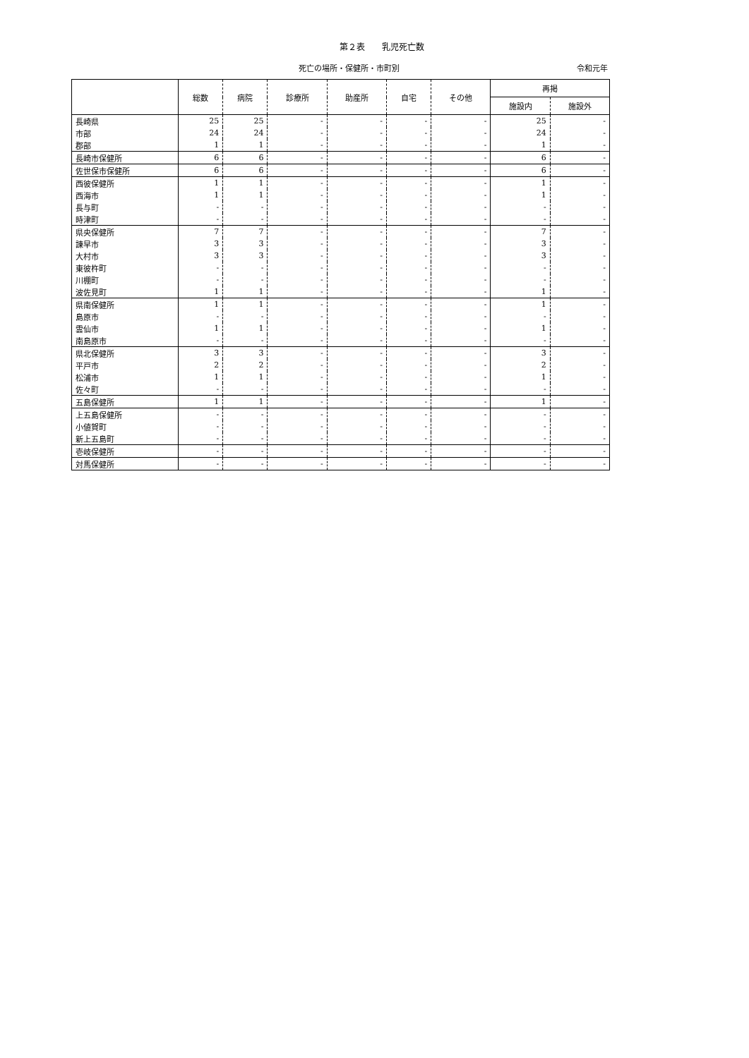第２表　　乳児死亡数
死亡の場所・保健所・市町別 令和元年
| | 総数 | 病院 | 診療所 | 助産所 | 自宅 | その他 | 再掲 | |
| --- | --- | --- | --- | --- | --- | --- | --- | --- |
| | | | | | | | 施設内 | 施設外 |
| 長崎県 | 25 | 25 | - | - | - | - | 25 | - |
| 市部 | 24 | 24 | - | - | - | - | 24 | - |
| 郡部 | 1 | 1 | - | - | - | - | 1 | - |
| 長崎市保健所 | 6 | 6 | - | - | - | - | 6 | - |
| 佐世保市保健所 | 6 | 6 | - | - | - | - | 6 | - |
| 西彼保健所 | 1 | 1 | - | - | - | - | 1 | - |
| 西海市 | 1 | 1 | - | - | - | - | 1 | - |
| 長与町 | - | - | - | - | - | - | - | - |
| 時津町 | - | - | - | - | - | - | - | - |
| 県央保健所 | 7 | 7 | - | - | - | - | 7 | - |
| 諫早市 | 3 | 3 | - | - | - | - | 3 | - |
| 大村市 | 3 | 3 | - | - | - | - | 3 | - |
| 東彼杵町 | - | - | - | - | - | - | - | - |
| 川棚町 | - | - | - | - | - | - | - | - |
| 波佐見町 | 1 | 1 | - | - | - | - | 1 | - |
| 県南保健所 | 1 | 1 | - | - | - | - | 1 | - |
| 島原市 | - | - | - | - | - | - | - | - |
| 雲仙市 | 1 | 1 | - | - | - | - | 1 | - |
| 南島原市 | - | - | - | - | - | - | - | - |
| 県北保健所 | 3 | 3 | - | - | - | - | 3 | - |
| 平戸市 | 2 | 2 | - | - | - | - | 2 | - |
| 松浦市 | 1 | 1 | - | - | - | - | 1 | - |
| 佐々町 | - | - | - | - | - | - | - | - |
| 五島保健所 | 1 | 1 | - | - | - | - | 1 | - |
| 上五島保健所 | - | - | - | - | - | - | - | - |
| 小値賀町 | - | - | - | - | - | - | - | - |
| 新上五島町 | - | - | - | - | - | - | - | - |
| 壱岐保健所 | - | - | - | - | - | - | - | - |
| 対馬保健所 | - | - | - | - | - | - | - | - |